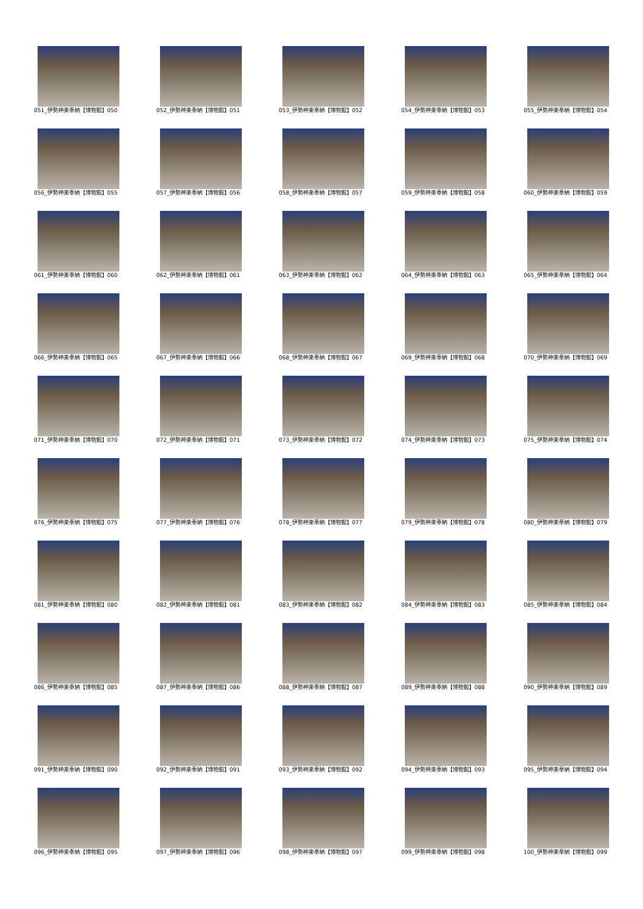051_伊勢神楽奉納【博物館】050
052_伊勢神楽奉納【博物館】051
053_伊勢神楽奉納【博物館】052
054_伊勢神楽奉納【博物館】053
055_伊勢神楽奉納【博物館】054
056_伊勢神楽奉納【博物館】055
057_伊勢神楽奉納【博物館】056
058_伊勢神楽奉納【博物館】057
059_伊勢神楽奉納【博物館】058
060_伊勢神楽奉納【博物館】059
061_伊勢神楽奉納【博物館】060
062_伊勢神楽奉納【博物館】061
063_伊勢神楽奉納【博物館】062
064_伊勢神楽奉納【博物館】063
065_伊勢神楽奉納【博物館】064
066_伊勢神楽奉納【博物館】065
067_伊勢神楽奉納【博物館】066
068_伊勢神楽奉納【博物館】067
069_伊勢神楽奉納【博物館】068
070_伊勢神楽奉納【博物館】069
071_伊勢神楽奉納【博物館】070
072_伊勢神楽奉納【博物館】071
073_伊勢神楽奉納【博物館】072
074_伊勢神楽奉納【博物館】073
075_伊勢神楽奉納【博物館】074
076_伊勢神楽奉納【博物館】075
077_伊勢神楽奉納【博物館】076
078_伊勢神楽奉納【博物館】077
079_伊勢神楽奉納【博物館】078
080_伊勢神楽奉納【博物館】079
081_伊勢神楽奉納【博物館】080
082_伊勢神楽奉納【博物館】081
083_伊勢神楽奉納【博物館】082
084_伊勢神楽奉納【博物館】083
085_伊勢神楽奉納【博物館】084
086_伊勢神楽奉納【博物館】085
087_伊勢神楽奉納【博物館】086
088_伊勢神楽奉納【博物館】087
089_伊勢神楽奉納【博物館】088
090_伊勢神楽奉納【博物館】089
091_伊勢神楽奉納【博物館】090
092_伊勢神楽奉納【博物館】091
093_伊勢神楽奉納【博物館】092
094_伊勢神楽奉納【博物館】093
095_伊勢神楽奉納【博物館】094
096_伊勢神楽奉納【博物館】095
097_伊勢神楽奉納【博物館】096
098_伊勢神楽奉納【博物館】097
099_伊勢神楽奉納【博物館】098
100_伊勢神楽奉納【博物館】099